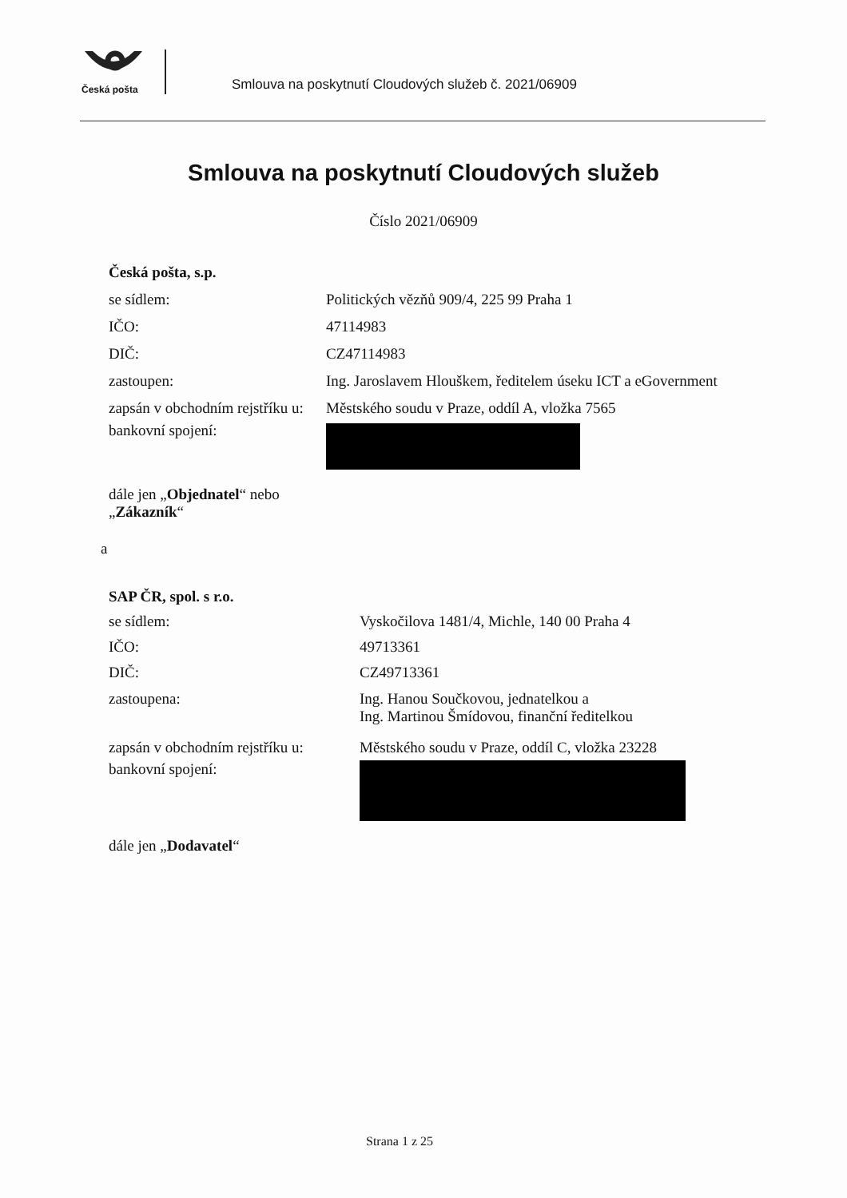Česká pošta
Smlouva na poskytnutí Cloudových služeb č. 2021/06909
Smlouva na poskytnutí Cloudových služeb
Číslo 2021/06909
Česká pošta, s.p.
se sídlem: Politických vězňů 909/4, 225 99 Praha 1
IČO: 47114983
DIČ: CZ47114983
zastoupen: Ing. Jaroslavem Hlouškem, ředitelem úseku ICT a eGovernment
zapsán v obchodním rejstříku u: Městského soudu v Praze, oddíl A, vložka 7565
bankovní spojení:
dále jen „Objednatel“ nebo
„Zákazník“
a
SAP ČR, spol. s r.o.
se sídlem: Vyskočilova 1481/4, Michle, 140 00 Praha 4
IČO: 49713361
DIČ: CZ49713361
zastoupena: Ing. Hanou Součkovou, jednatelkou a
Ing. Martinou Šmídovou, finanční ředitelkou
zapsán v obchodním rejstříku u: Městského soudu v Praze, oddíl C, vložka 23228
bankovní spojení:
dále jen „Dodavatel“
Strana 1 z 25